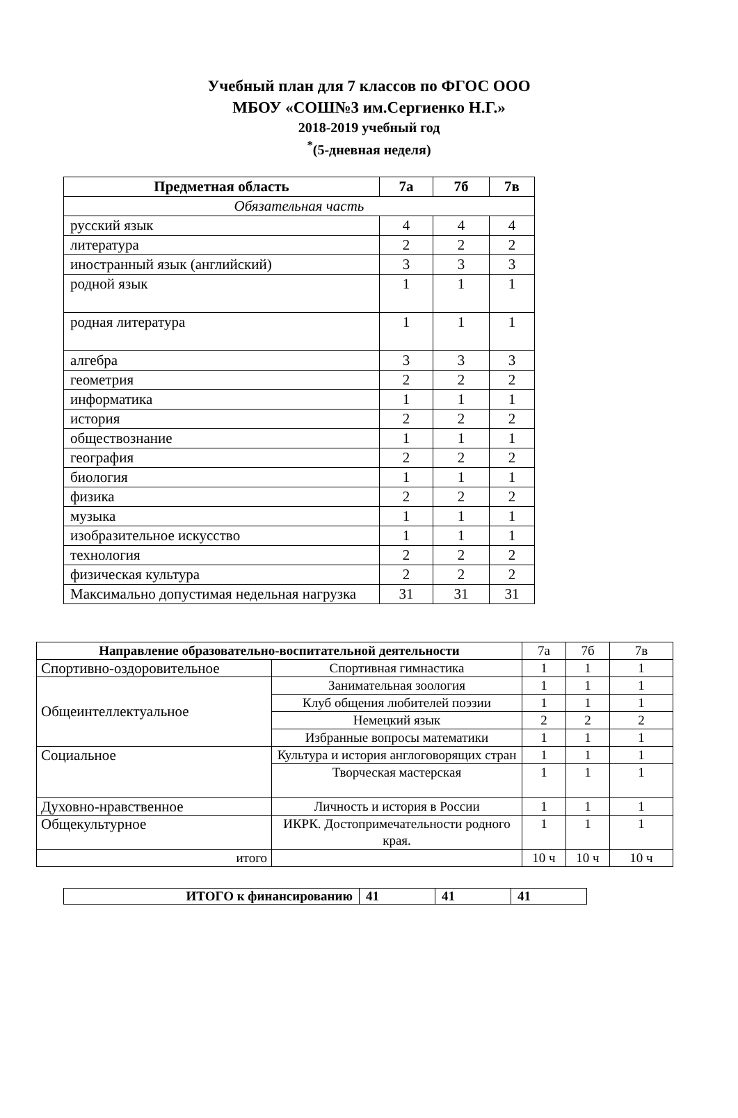Учебный план для 7 классов по ФГОС ООО
МБОУ «СОШ№3 им.Сергиенко Н.Г.»
2018-2019 учебный год
<sup>*</sup> (5-дневная неделя)
| Предметная область | 7а | 7б | 7в |
| --- | --- | --- | --- |
| Обязательная часть | | | |
| русский язык | 4 | 4 | 4 |
| литература | 2 | 2 | 2 |
| иностранный язык (английский) | 3 | 3 | 3 |
| родной язык | 1 | 1 | 1 |
| родная литература | 1 | 1 | 1 |
| алгебра | 3 | 3 | 3 |
| геометрия | 2 | 2 | 2 |
| информатика | 1 | 1 | 1 |
| история | 2 | 2 | 2 |
| обществознание | 1 | 1 | 1 |
| география | 2 | 2 | 2 |
| биология | 1 | 1 | 1 |
| физика | 2 | 2 | 2 |
| музыка | 1 | 1 | 1 |
| изобразительное искусство | 1 | 1 | 1 |
| технология | 2 | 2 | 2 |
| физическая культура | 2 | 2 | 2 |
| Максимально допустимая недельная нагрузка | 31 | 31 | 31 |
| Направление образовательно-воспитательной деятельности | | 7а | 7б | 7в |
| Спортивно-оздоровительное | Спортивная гимнастика | 1 | 1 | 1 |
| Общеинтеллектуальное | Занимательная зоология | 1 | 1 | 1 |
| | Клуб общения любителей поэзии | 1 | 1 | 1 |
| | Немецкий язык | 2 | 2 | 2 |
| | Избранные вопросы математики | 1 | 1 | 1 |
| Социальное | Культура и история англоговорящих стран | 1 | 1 | 1 |
| | Творческая мастерская | 1 | 1 | 1 |
| Духовно-нравственное | Личность и история в России | 1 | 1 | 1 |
| Общекультурное | ИКРК. Достопримечательности родного края. | 1 | 1 | 1 |
| итого | | 10 ч | 10 ч | 10 ч |
| ИТОГО к финансированию | 41 | 41 | 41 |